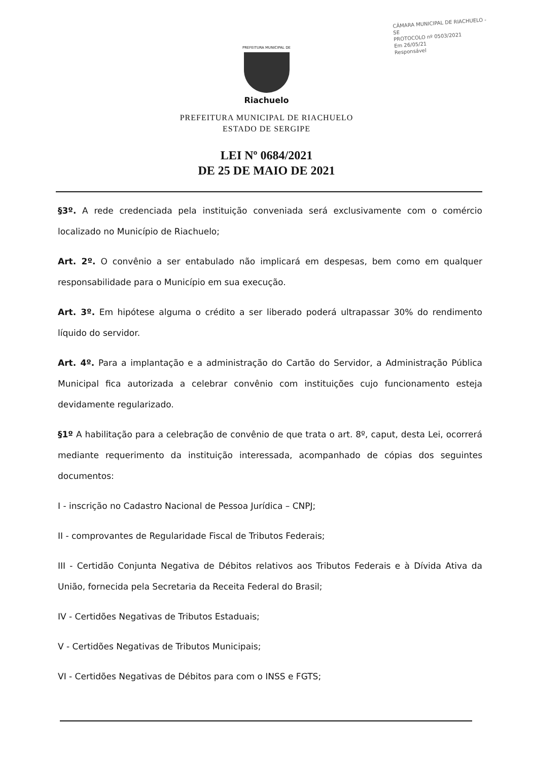CÂMARA MUNICIPAL DE RIACHUELO - SE
PROTOCOLO nº 0503/2021
Em 26/05/21
Responsável
PREFEITURA MUNICIPAL DE
Riachuelo
PREFEITURA MUNICIPAL DE RIACHUELO
ESTADO DE SERGIPE
LEI Nº 0684/2021
DE 25 DE MAIO DE 2021
§3º. A rede credenciada pela instituição conveniada será exclusivamente com o comércio localizado no Município de Riachuelo;
Art. 2º. O convênio a ser entabulado não implicará em despesas, bem como em qualquer responsabilidade para o Município em sua execução.
Art. 3º. Em hipótese alguma o crédito a ser liberado poderá ultrapassar 30% do rendimento líquido do servidor.
Art. 4º. Para a implantação e a administração do Cartão do Servidor, a Administração Pública Municipal fica autorizada a celebrar convênio com instituições cujo funcionamento esteja devidamente regularizado.
§1º A habilitação para a celebração de convênio de que trata o art. 8º, caput, desta Lei, ocorrerá mediante requerimento da instituição interessada, acompanhado de cópias dos seguintes documentos:
I - inscrição no Cadastro Nacional de Pessoa Jurídica – CNPJ;
II - comprovantes de Regularidade Fiscal de Tributos Federais;
III - Certidão Conjunta Negativa de Débitos relativos aos Tributos Federais e à Dívida Ativa da União, fornecida pela Secretaria da Receita Federal do Brasil;
IV - Certidões Negativas de Tributos Estaduais;
V - Certidões Negativas de Tributos Municipais;
VI - Certidões Negativas de Débitos para com o INSS e FGTS;